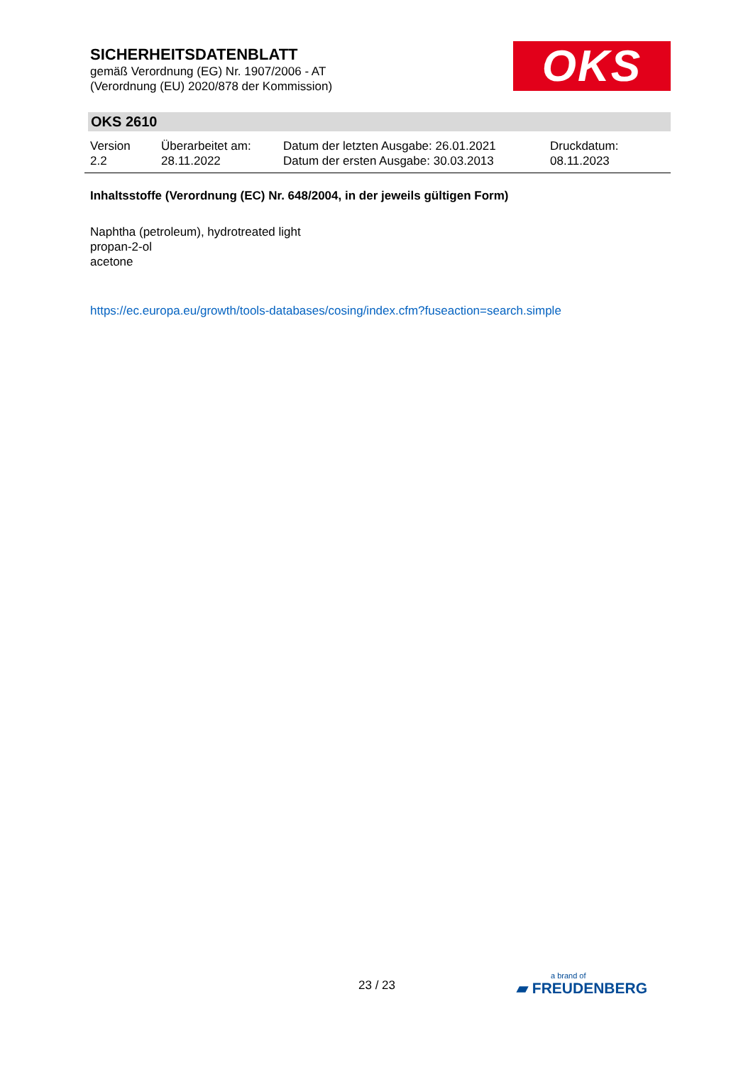SICHERHEITSDATENBLATT
gemäß Verordnung (EG) Nr. 1907/2006 - AT
(Verordnung (EU) 2020/878 der Kommission)
OKS
OKS 2610
Version
2.2
Überarbeitet am:
28.11.2022
Datum der letzten Ausgabe: 26.01.2021
Datum der ersten Ausgabe: 30.03.2013
Druckdatum:
08.11.2023
Inhaltsstoffe (Verordnung (EC) Nr. 648/2004, in der jeweils gültigen Form)
Naphtha (petroleum), hydrotreated light
propan-2-ol
acetone
https://ec.europa.eu/growth/tools-databases/cosing/index.cfm?fuseaction=search.simple
23 / 23
a brand of
▰ FREUDENBERG